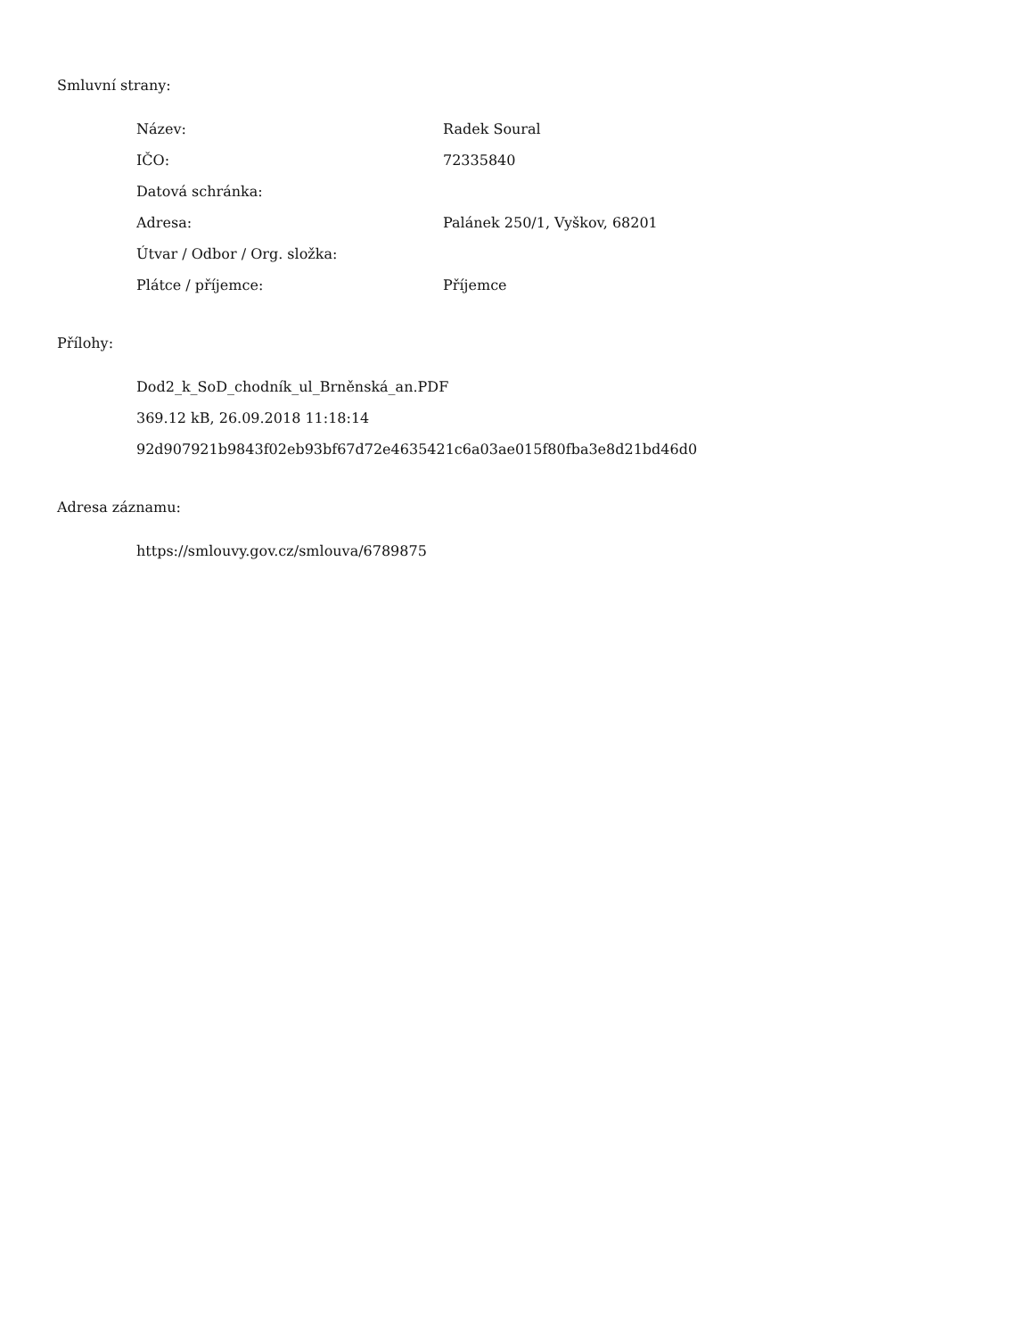Smluvní strany:
| Název: | Radek Soural |
| IČO: | 72335840 |
| Datová schránka: | |
| Adresa: | Palánek 250/1, Vyškov, 68201 |
| Útvar / Odbor / Org. složka: | |
| Plátce / příjemce: | Příjemce |
Přílohy:
Dod2_k_SoD_chodník_ul_Brněnská_an.PDF
369.12 kB, 26.09.2018 11:18:14
92d907921b9843f02eb93bf67d72e4635421c6a03ae015f80fba3e8d21bd46d0
Adresa záznamu:
https://smlouvy.gov.cz/smlouva/6789875